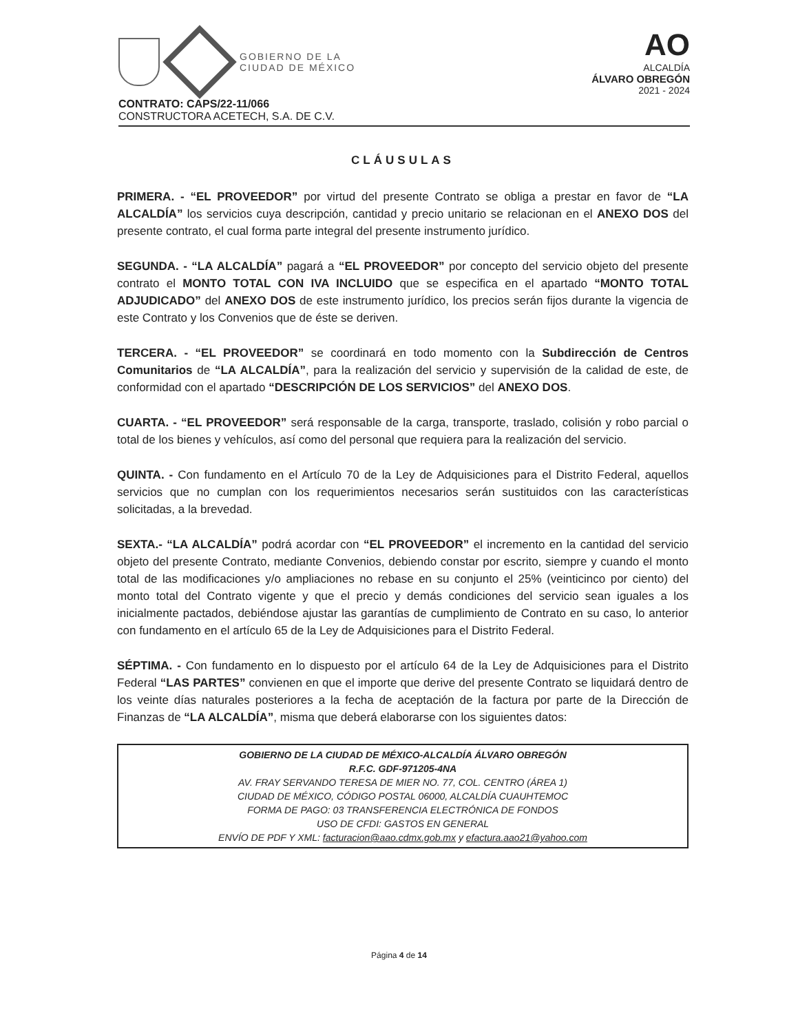GOBIERNO DE LA
CIUDAD DE MÉXICO
AO
ALCALDÍA
ÁLVARO OBREGÓN
2021 - 2024
CONTRATO: CAPS/22-11/066
CONSTRUCTORA ACETECH, S.A. DE C.V.
CLÁUSULAS
PRIMERA. - “EL PROVEEDOR” por virtud del presente Contrato se obliga a prestar en favor de “LA ALCALDÍA” los servicios cuya descripción, cantidad y precio unitario se relacionan en el ANEXO DOS del presente contrato, el cual forma parte integral del presente instrumento jurídico.
SEGUNDA. - “LA ALCALDÍA” pagará a “EL PROVEEDOR” por concepto del servicio objeto del presente contrato el MONTO TOTAL CON IVA INCLUIDO que se especifica en el apartado “MONTO TOTAL ADJUDICADO” del ANEXO DOS de este instrumento jurídico, los precios serán fijos durante la vigencia de este Contrato y los Convenios que de éste se deriven.
TERCERA. - “EL PROVEEDOR” se coordinará en todo momento con la Subdirección de Centros Comunitarios de “LA ALCALDÍA”, para la realización del servicio y supervisión de la calidad de este, de conformidad con el apartado “DESCRIPCIÓN DE LOS SERVICIOS” del ANEXO DOS.
CUARTA. - “EL PROVEEDOR” será responsable de la carga, transporte, traslado, colisión y robo parcial o total de los bienes y vehículos, así como del personal que requiera para la realización del servicio.
QUINTA. - Con fundamento en el Artículo 70 de la Ley de Adquisiciones para el Distrito Federal, aquellos servicios que no cumplan con los requerimientos necesarios serán sustituidos con las características solicitadas, a la brevedad.
SEXTA.- “LA ALCALDÍA” podrá acordar con “EL PROVEEDOR” el incremento en la cantidad del servicio objeto del presente Contrato, mediante Convenios, debiendo constar por escrito, siempre y cuando el monto total de las modificaciones y/o ampliaciones no rebase en su conjunto el 25% (veinticinco por ciento) del monto total del Contrato vigente y que el precio y demás condiciones del servicio sean iguales a los inicialmente pactados, debiéndose ajustar las garantías de cumplimiento de Contrato en su caso, lo anterior con fundamento en el artículo 65 de la Ley de Adquisiciones para el Distrito Federal.
SÉPTIMA. - Con fundamento en lo dispuesto por el artículo 64 de la Ley de Adquisiciones para el Distrito Federal “LAS PARTES” convienen en que el importe que derive del presente Contrato se liquidará dentro de los veinte días naturales posteriores a la fecha de aceptación de la factura por parte de la Dirección de Finanzas de “LA ALCALDÍA”, misma que deberá elaborarse con los siguientes datos:
GOBIERNO DE LA CIUDAD DE MÉXICO-ALCALDÍA ÁLVARO OBREGÓN
R.F.C. GDF-971205-4NA
AV. FRAY SERVANDO TERESA DE MIER NO. 77, COL. CENTRO (ÁREA 1)
CIUDAD DE MÉXICO, CÓDIGO POSTAL 06000, ALCALDÍA CUAUHTEMOC
FORMA DE PAGO: 03 TRANSFERENCIA ELECTRÓNICA DE FONDOS
USO DE CFDI: GASTOS EN GENERAL
ENVÍO DE PDF Y XML: facturacion@aao.cdmx.gob.mx y efactura.aao21@yahoo.com
Página 4 de 14